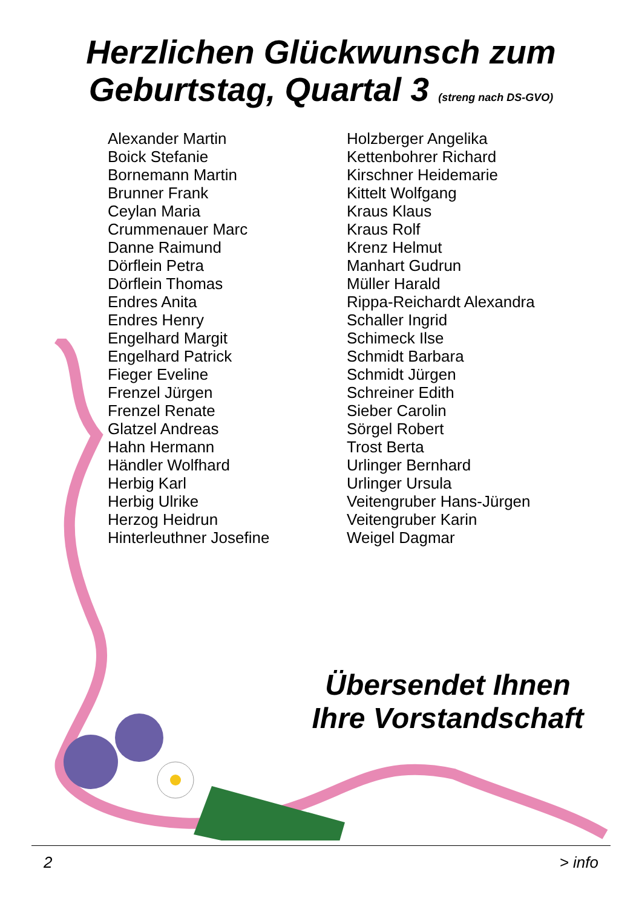Herzlichen Glückwunsch zum
Geburtstag, Quartal 3 (streng nach DS-GVO)
Alexander Martin
Boick Stefanie
Bornemann Martin
Brunner Frank
Ceylan Maria
Crummenauer Marc
Danne Raimund
Dörflein Petra
Dörflein Thomas
Endres Anita
Endres Henry
Engelhard Margit
Engelhard Patrick
Fieger Eveline
Frenzel Jürgen
Frenzel Renate
Glatzel Andreas
Hahn Hermann
Händler Wolfhard
Herbig Karl
Herbig Ulrike
Herzog Heidrun
Hinterleuthner Josefine
Holzberger Angelika
Kettenbohrer Richard
Kirschner Heidemarie
Kittelt Wolfgang
Kraus Klaus
Kraus Rolf
Krenz Helmut
Manhart Gudrun
Müller Harald
Rippa-Reichardt Alexandra
Schaller Ingrid
Schimeck Ilse
Schmidt Barbara
Schmidt Jürgen
Schreiner Edith
Sieber Carolin
Sörgel Robert
Trost Berta
Urlinger Bernhard
Urlinger Ursula
Veitengruber Hans-Jürgen
Veitengruber Karin
Weigel Dagmar
Übersendet Ihnen
Ihre Vorstandschaft
2 > info